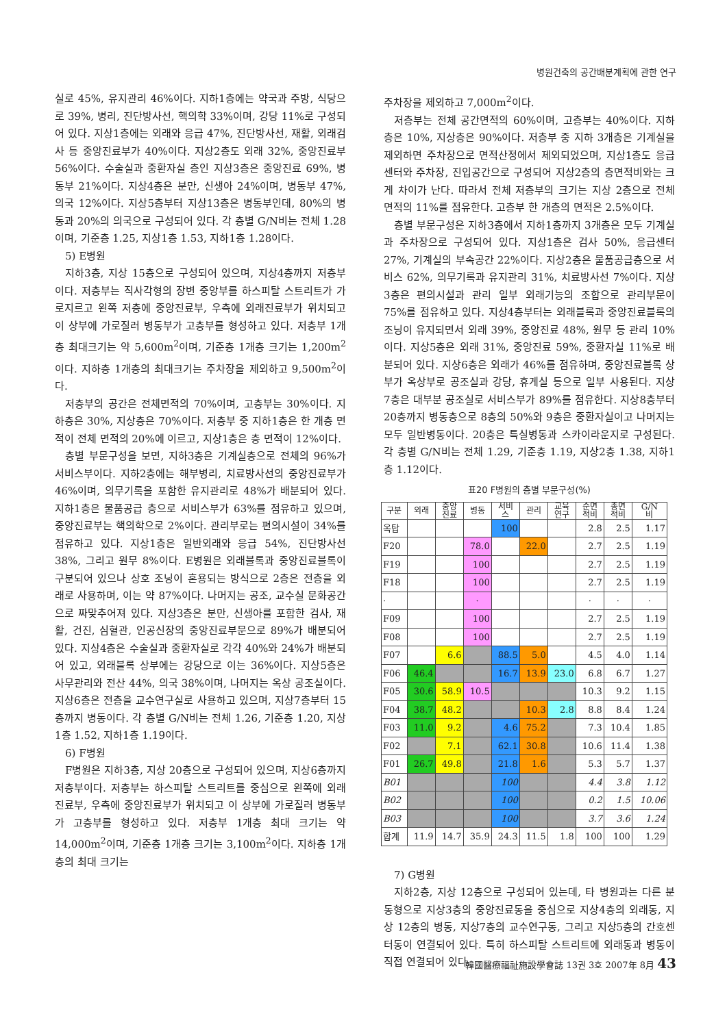병원건축의 공간배분계획에 관한 연구
실로 45%, 유지관리 46%이다. 지하1층에는 약국과 주방, 식당으로 39%, 병리, 진단방사선, 핵의학 33%이며, 강당 11%로 구성되어 있다. 지상1층에는 외래와 응급 47%, 진단방사선, 재활, 외래검사 등 중앙진료부가 40%이다. 지상2층도 외래 32%, 중앙진료부 56%이다. 수술실과 중환자실 층인 지상3층은 중앙진료 69%, 병동부 21%이다. 지상4층은 분만, 신생아 24%이며, 병동부 47%, 의국 12%이다. 지상5층부터 지상13층은 병동부인데, 80%의 병동과 20%의 의국으로 구성되어 있다. 각 층별 G/N비는 전체 1.28이며, 기준층 1.25, 지상1층 1.53, 지하1층 1.28이다.
5) E병원
지하3층, 지상 15층으로 구성되어 있으며, 지상4층까지 저층부이다. 저층부는 직사각형의 장변 중앙부를 하스피탈 스트리트가 가로지르고 왼쪽 저층에 중앙진료부, 우측에 외래진료부가 위치되고 이 상부에 가로질러 병동부가 고층부를 형성하고 있다. 저층부 1개층 최대크기는 약 5,600m<sup>2</sup>이며, 기준층 1개층 크기는 1,200m<sup>2</sup>이다. 지하층 1개층의 최대크기는 주차장을 제외하고 9,500m<sup>2</sup>이다.
저층부의 공간은 전체면적의 70%이며, 고층부는 30%이다. 지하층은 30%, 지상층은 70%이다. 저층부 중 지하1층은 한 개층 면적이 전체 면적의 20%에 이르고, 지상1층은 층 면적이 12%이다.
층별 부문구성을 보면, 지하3층은 기계실층으로 전체의 96%가 서비스부이다. 지하2층에는 해부병리, 치료방사선의 중앙진료부가 46%이며, 의무기록을 포함한 유지관리로 48%가 배분되어 있다. 지하1층은 물품공급 층으로 서비스부가 63%를 점유하고 있으며, 중앙진료부는 핵의학으로 2%이다. 관리부로는 편의시설이 34%를 점유하고 있다. 지상1층은 일반외래와 응급 54%, 진단방사선 38%, 그리고 원무 8%이다. E병원은 외래블록과 중앙진료블록이 구분되어 있으나 상호 조닝이 혼용되는 방식으로 2층은 전층을 외래로 사용하며, 이는 약 87%이다. 나머지는 공조, 교수실 문화공간으로 짜맞추어져 있다. 지상3층은 분만, 신생아를 포함한 검사, 재활, 건진, 심혈관, 인공신장의 중앙진료부문으로 89%가 배분되어 있다. 지상4층은 수술실과 중환자실로 각각 40%와 24%가 배분되어 있고, 외래블록 상부에는 강당으로 이는 36%이다. 지상5층은 사무관리와 전산 44%, 의국 38%이며, 나머지는 옥상 공조실이다. 지상6층은 전층을 교수연구실로 사용하고 있으며, 지상7층부터 15층까지 병동이다. 각 층별 G/N비는 전체 1.26, 기준층 1.20, 지상1층 1.52, 지하1층 1.19이다.
6) F병원
F병원은 지하3층, 지상 20층으로 구성되어 있으며, 지상6층까지 저층부이다. 저층부는 하스피탈 스트리트를 중심으로 왼쪽에 외래진료부, 우측에 중앙진료부가 위치되고 이 상부에 가로질러 병동부가 고층부를 형성하고 있다. 저층부 1개층 최대 크기는 약 14,000m<sup>2</sup>이며, 기준층 1개층 크기는 3,100m<sup>2</sup>이다. 지하층 1개층의 최대 크기는
주차장을 제외하고 7,000m<sup>2</sup>이다.
저층부는 전체 공간면적의 60%이며, 고층부는 40%이다. 지하층은 10%, 지상층은 90%이다. 저층부 중 지하 3개층은 기계실을 제외하면 주차장으로 면적산정에서 제외되었으며, 지상1층도 응급센터와 주차장, 진입공간으로 구성되어 지상2층의 층면적비와는 크게 차이가 난다. 따라서 전체 저층부의 크기는 지상 2층으로 전체 면적의 11%를 점유한다. 고층부 한 개층의 면적은 2.5%이다.
층별 부문구성은 지하3층에서 지하1층까지 3개층은 모두 기계실과 주차장으로 구성되어 있다. 지상1층은 검사 50%, 응급센터 27%, 기계실의 부속공간 22%이다. 지상2층은 물품공급층으로 서비스 62%, 의무기록과 유지관리 31%, 치료방사선 7%이다. 지상3층은 편의시설과 관리 일부 외래기능의 조합으로 관리부문이 75%를 점유하고 있다. 지상4층부터는 외래블록과 중앙진료블록의 조닝이 유지되면서 외래 39%, 중앙진료 48%, 원무 등 관리 10%이다. 지상5층은 외래 31%, 중앙진료 59%, 중환자실 11%로 배분되어 있다. 지상6층은 외래가 46%를 점유하며, 중앙진료블록 상부가 옥상부로 공조실과 강당, 휴게실 등으로 일부 사용된다. 지상 7층은 대부분 공조실로 서비스부가 89%를 점유한다. 지상8층부터 20층까지 병동층으로 8층의 50%와 9층은 중환자실이고 나머지는 모두 일반병동이다. 20층은 특실병동과 스카이라운지로 구성된다. 각 층별 G/N비는 전체 1.29, 기준층 1.19, 지상2층 1.38, 지하1층 1.12이다.
표20 F병원의 층별 부문구성(%)
| 구분 | 외래 | 중앙 진료 | 병동 | 서비 스 | 관리 | 교육 연구 | 순면 적비 | 총면 적비 | G/N 비 |
| --- | --- | --- | --- | --- | --- | --- | --- | --- | --- |
| 옥탑 | | | | 100 | | | 2.8 | 2.5 | 1.17 |
| F20 | | | 78.0 | | 22.0 | | 2.7 | 2.5 | 1.19 |
| F19 | | | 100 | | | | 2.7 | 2.5 | 1.19 |
| F18 | | | 100 | | | | 2.7 | 2.5 | 1.19 |
| · | | | · | | | | · | · | · |
| F09 | | | 100 | | | | 2.7 | 2.5 | 1.19 |
| F08 | | | 100 | | | | 2.7 | 2.5 | 1.19 |
| F07 | | 6.6 | | 88.5 | 5.0 | | 4.5 | 4.0 | 1.14 |
| F06 | 46.4 | | | 16.7 | 13.9 | 23.0 | 6.8 | 6.7 | 1.27 |
| F05 | 30.6 | 58.9 | 10.5 | | | | 10.3 | 9.2 | 1.15 |
| F04 | 38.7 | 48.2 | | | 10.3 | 2.8 | 8.8 | 8.4 | 1.24 |
| F03 | 11.0 | 9.2 | | 4.6 | 75.2 | | 7.3 | 10.4 | 1.85 |
| F02 | | 7.1 | | 62.1 | 30.8 | | 10.6 | 11.4 | 1.38 |
| F01 | 26.7 | 49.8 | | 21.8 | 1.6 | | 5.3 | 5.7 | 1.37 |
| B01 | | | | 100 | | | 4.4 | 3.8 | 1.12 |
| B02 | | | | 100 | | | 0.2 | 1.5 | 10.06 |
| B03 | | | | 100 | | | 3.7 | 3.6 | 1.24 |
| 합계 | 11.9 | 14.7 | 35.9 | 24.3 | 11.5 | 1.8 | 100 | 100 | 1.29 |
7) G병원
지하2층, 지상 12층으로 구성되어 있는데, 타 병원과는 다른 분동형으로 지상3층의 중앙진료동을 중심으로 지상4층의 외래동, 지상 12층의 병동, 지상7층의 교수연구동, 그리고 지상5층의 간호센터동이 연결되어 있다. 특히 하스피탈 스트리트에 외래동과 병동이 직접 연결되어 있다.
韓國醫療福祉施設學會誌 13권 3호 2007年 8月 43